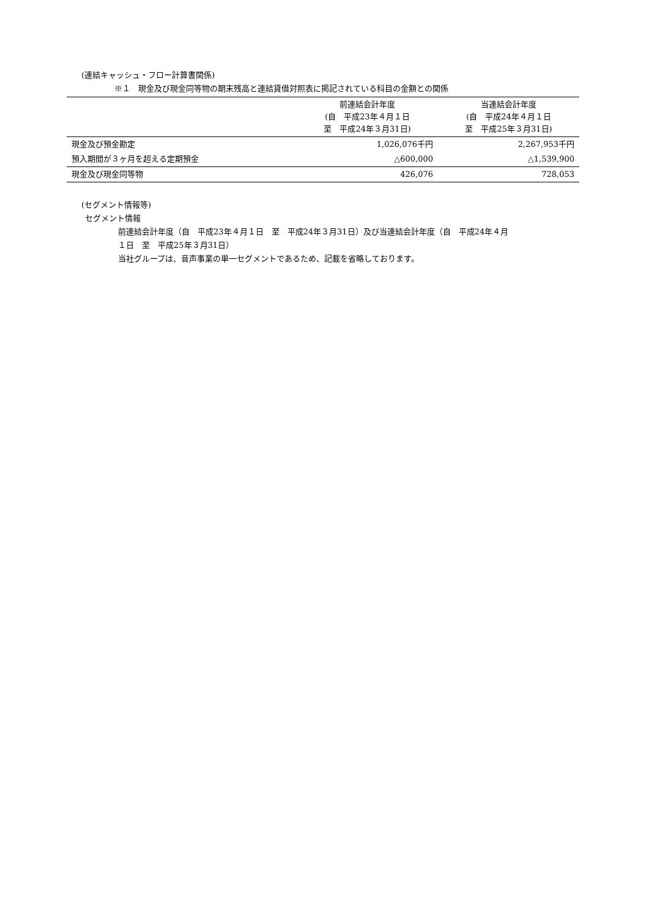(連結キャッシュ・フロー計算書関係)
※１　現金及び現金同等物の期末残高と連結貸借対照表に掲記されている科目の金額との関係
| | 前連結会計年度 (自 平成23年４月１日 至 平成24年３月31日) | 当連結会計年度 (自 平成24年４月１日 至 平成25年３月31日) |
| --- | --- | --- |
| 現金及び預金勘定 | 1,026,076千円 | 2,267,953千円 |
| 預入期間が３ヶ月を超える定期預金 | △600,000 | △1,539,900 |
| 現金及び現金同等物 | 426,076 | 728,053 |
(セグメント情報等)
セグメント情報
前連結会計年度（自　平成23年４月１日　至　平成24年３月31日）及び当連結会計年度（自　平成24年４月
１日　至　平成25年３月31日）
当社グループは、音声事業の単一セグメントであるため、記載を省略しております。